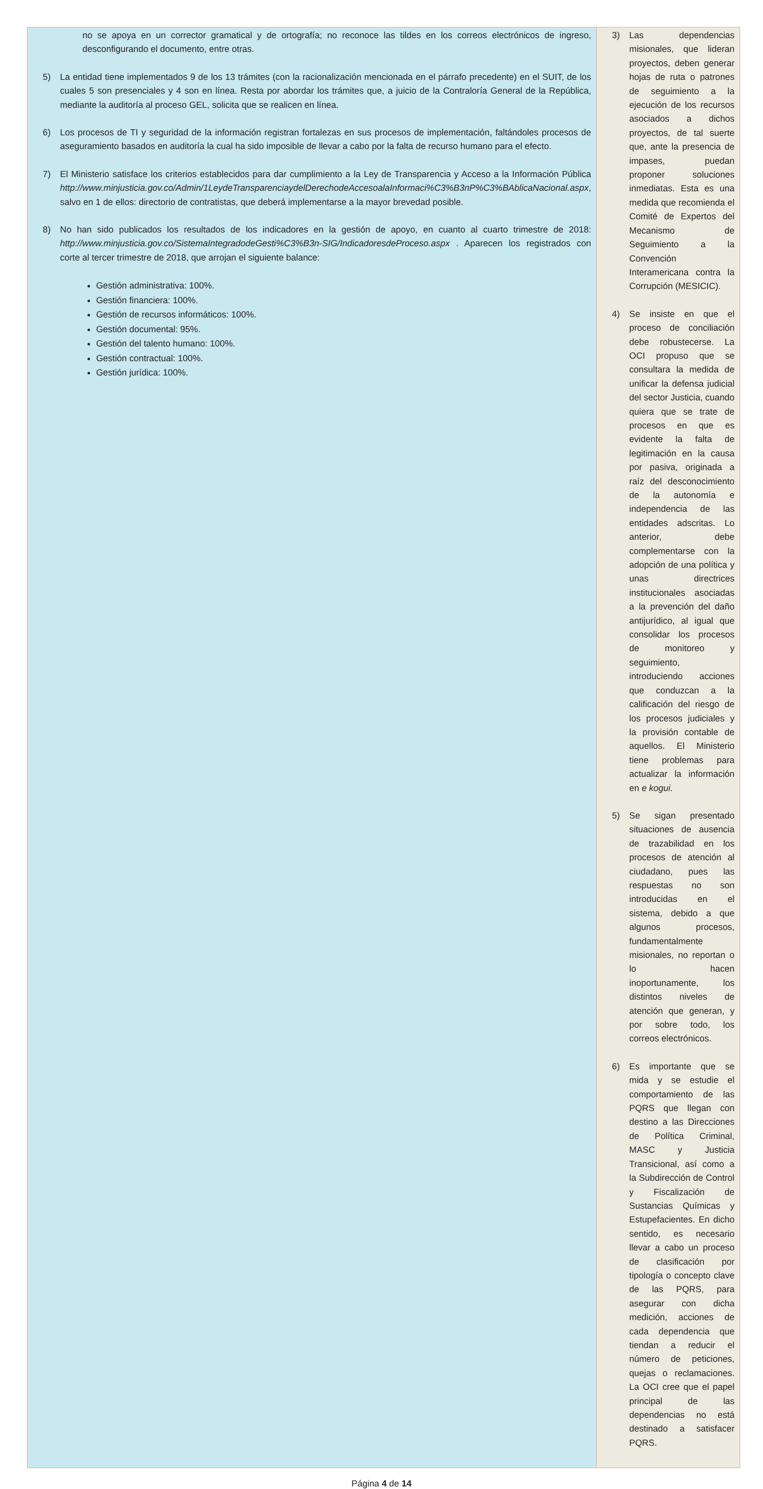| no se apoya en un corrector gramatical y de ortografía; no reconoce las tildes en los correos electrónicos de ingreso, desconfigurando el documento, entre otras. 5) La entidad tiene implementados 9 de los 13 trámites (con la racionalización mencionada en el párrafo precedente) en el SUIT, de los cuales 5 son presenciales y 4 son en línea. Resta por abordar los trámites que, a juicio de la Contraloría General de la República, mediante la auditoría al proceso GEL, solicita que se realicen en línea. 6) Los procesos de TI y seguridad de la información registran fortalezas en sus procesos de implementación, faltándoles procesos de aseguramiento basados en auditoría la cual ha sido imposible de llevar a cabo por la falta de recurso humano para el efecto. 7) El Ministerio satisface los criterios establecidos para dar cumplimiento a la Ley de Transparencia y Acceso a la Información Pública http://www.minjusticia.gov.co/Admin/1LeydeTransparenciaydelDerechodeAccesoalaInformaci%C3%B3nP%C3%BAblicaNacional.aspx , salvo en 1 de ellos: directorio de contratistas, que deberá implementarse a la mayor brevedad posible. 8) No han sido publicados los resultados de los indicadores en la gestión de apoyo, en cuanto al cuarto trimestre de 2018: http://www.minjusticia.gov.co/SistemaIntegradodeGesti%C3%B3n-SIG/IndicadoresdeProceso.aspx . Aparecen los registrados con corte al tercer trimestre de 2018, que arrojan el siguiente balance: Gestión administrativa: 100%. Gestión financiera: 100%. Gestión de recursos informáticos: 100%. Gestión documental: 95%. Gestión del talento humano: 100%. Gestión contractual: 100%. Gestión jurídica: 100%. | 3) Las dependencias misionales, que lideran proyectos, deben generar hojas de ruta o patrones de seguimiento a la ejecución de los recursos asociados a dichos proyectos, de tal suerte que, ante la presencia de impases, puedan proponer soluciones inmediatas. Esta es una medida que recomienda el Comité de Expertos del Mecanismo de Seguimiento a la Convención Interamericana contra la Corrupción (MESICIC). 4) Se insiste en que el proceso de conciliación debe robustecerse. La OCI propuso que se consultara la medida de unificar la defensa judicial del sector Justicia, cuando quiera que se trate de procesos en que es evidente la falta de legitimación en la causa por pasiva, originada a raíz del desconocimiento de la autonomía e independencia de las entidades adscritas. Lo anterior, debe complementarse con la adopción de una política y unas directrices institucionales asociadas a la prevención del daño antijurídico, al igual que consolidar los procesos de monitoreo y seguimiento, introduciendo acciones que conduzcan a la calificación del riesgo de los procesos judiciales y la provisión contable de aquellos. El Ministerio tiene problemas para actualizar la información en e kogui . 5) Se sigan presentado situaciones de ausencia de trazabilidad en los procesos de atención al ciudadano, pues las respuestas no son introducidas en el sistema, debido a que algunos procesos, fundamentalmente misionales, no reportan o lo hacen inoportunamente, los distintos niveles de atención que generan, y por sobre todo, los correos electrónicos. 6) Es importante que se mida y se estudie el comportamiento de las PQRS que llegan con destino a las Direcciones de Política Criminal, MASC y Justicia Transicional, así como a la Subdirección de Control y Fiscalización de Sustancias Químicas y Estupefacientes. En dicho sentido, es necesario llevar a cabo un proceso de clasificación por tipología o concepto clave de las PQRS, para asegurar con dicha medición, acciones de cada dependencia que tiendan a reducir el número de peticiones, quejas o reclamaciones. La OCI cree que el papel principal de las dependencias no está destinado a satisfacer PQRS. |
Página 4 de 14